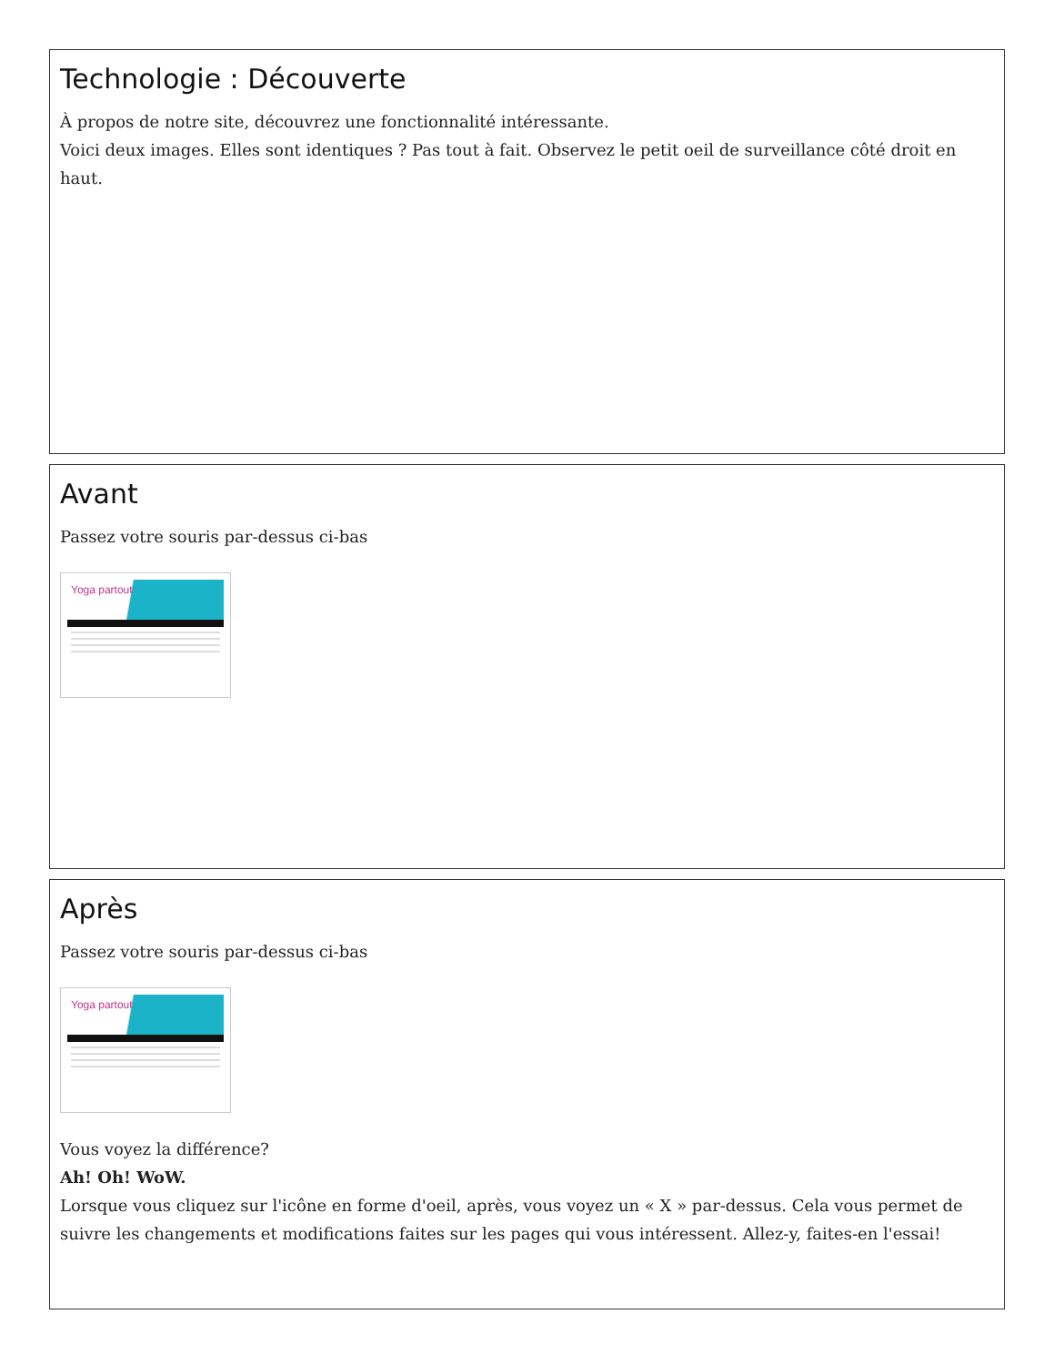Technologie : Découverte
À propos de notre site, découvrez une fonctionnalité intéressante.
Voici deux images. Elles sont identiques ? Pas tout à fait. Observez le petit oeil de surveillance côté droit en haut.
Avant
Passez votre souris par-dessus ci-bas
Yoga partout
Après
Passez votre souris par-dessus ci-bas
Yoga partout
Vous voyez la différence?
Ah! Oh! WoW.
Lorsque vous cliquez sur l'icône en forme d'oeil, après, vous voyez un « X » par-dessus. Cela vous permet de suivre les changements et modifications faites sur les pages qui vous intéressent. Allez-y, faites-en l'essai!